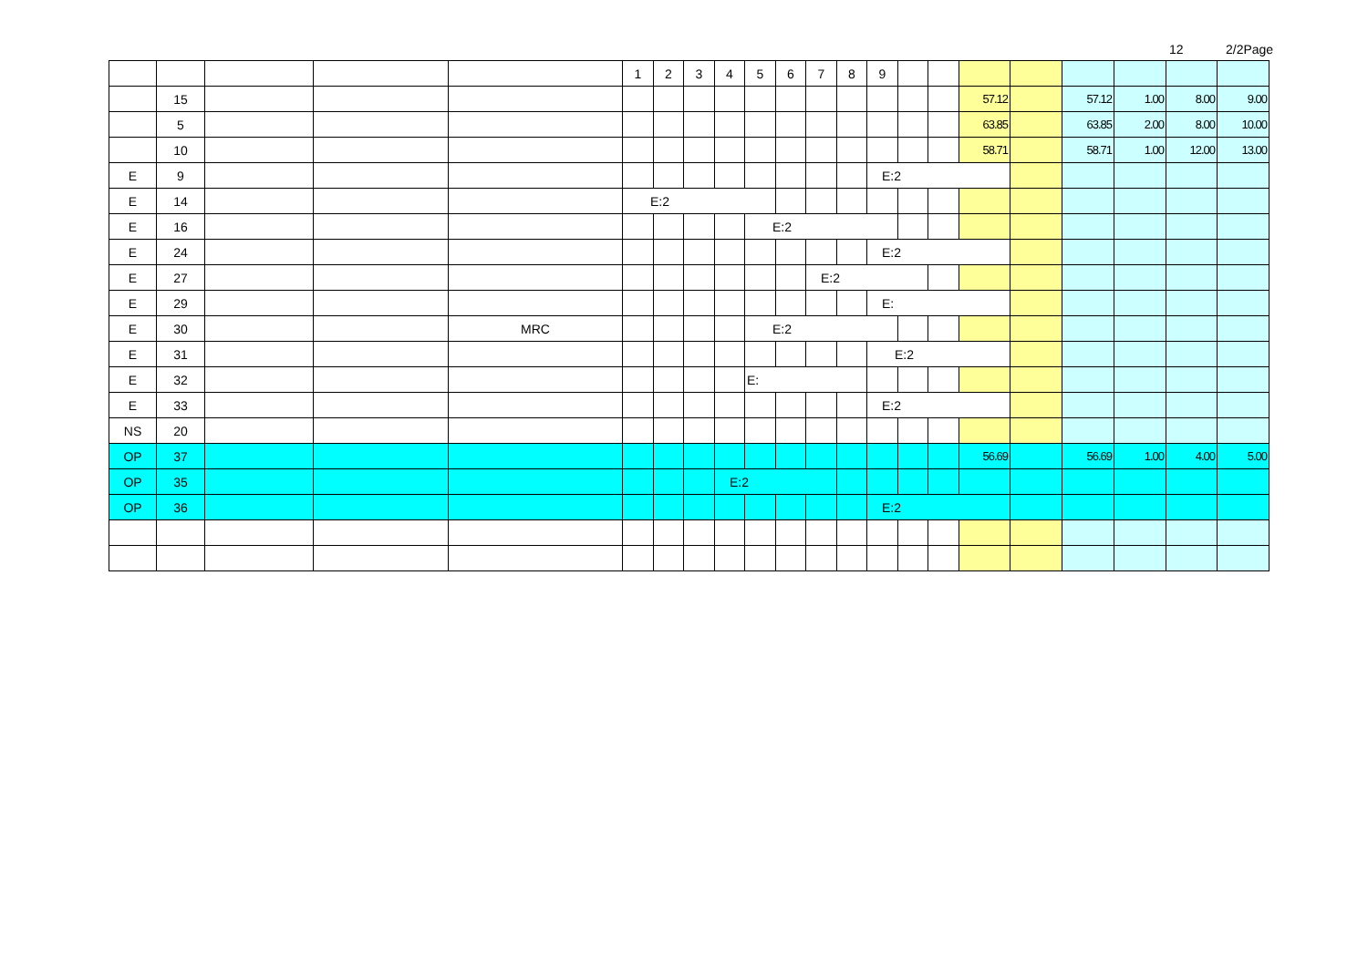12 2/2Page
| | | | | | 1 | 2 | 3 | 4 | 5 | 6 | 7 | 8 | 9 | | | | | | | | |
| | 15 | | | | | | | | | | | | | | | 57.12 | | 57.12 | 1.00 | 8.00 | 9.00 |
| | 5 | | | | | | | | | | | | | | | 63.85 | | 63.85 | 2.00 | 8.00 | 10.00 |
| | 10 | | | | | | | | | | | | | | | 58.71 | | 58.71 | 1.00 | 12.00 | 13.00 |
| E | 9 | | | | | | | | | | | | E:2 | | | | | | | | |
| E | 14 | | | | E:2 | | | | | | | | | | | | | | | | |
| E | 16 | | | | | | | | E:2 | | | | | | | | | | | | |
| E | 24 | | | | | | | | | | | | E:2 | | | | | | | | |
| E | 27 | | | | | | | | | | E:2 | | | | | | | | | | |
| E | 29 | | | | | | | | | | | | E: | | | | | | | | |
| E | 30 | | | MRC | | | | | E:2 | | | | | | | | | | | | |
| E | 31 | | | | | | | | | | | | E:2 | | | | | | | | |
| E | 32 | | | | | | | | E: | | | | | | | | | | | | |
| E | 33 | | | | | | | | | | | | E:2 | | | | | | | | |
| NS | 20 | | | | | | | | | | | | | | | | | | | | |
| OP | 37 | | | | | | | | | | | | | | | 56.69 | | 56.69 | 1.00 | 4.00 | 5.00 |
| OP | 35 | | | | | | | E:2 | | | | | | | | | | | | | |
| OP | 36 | | | | | | | | | | | | E:2 | | | | | | | | |